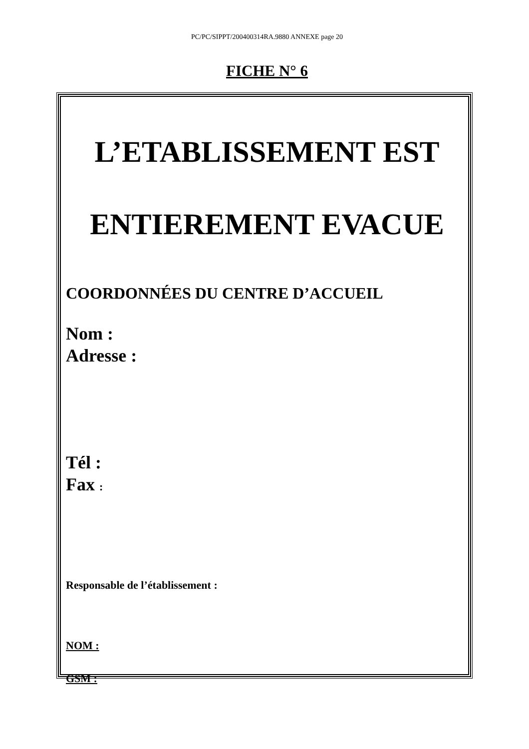PC/PC/SIPPT/200400314RA.9880 ANNEXE page 20
FICHE N° 6
L’ETABLISSEMENT EST
ENTIEREMENT EVACUE
COORDONNÉES DU CENTRE D’ACCUEIL
Nom :
Adresse :
Tél :
Fax :
Responsable de l’établissement :
NOM :
GSM :